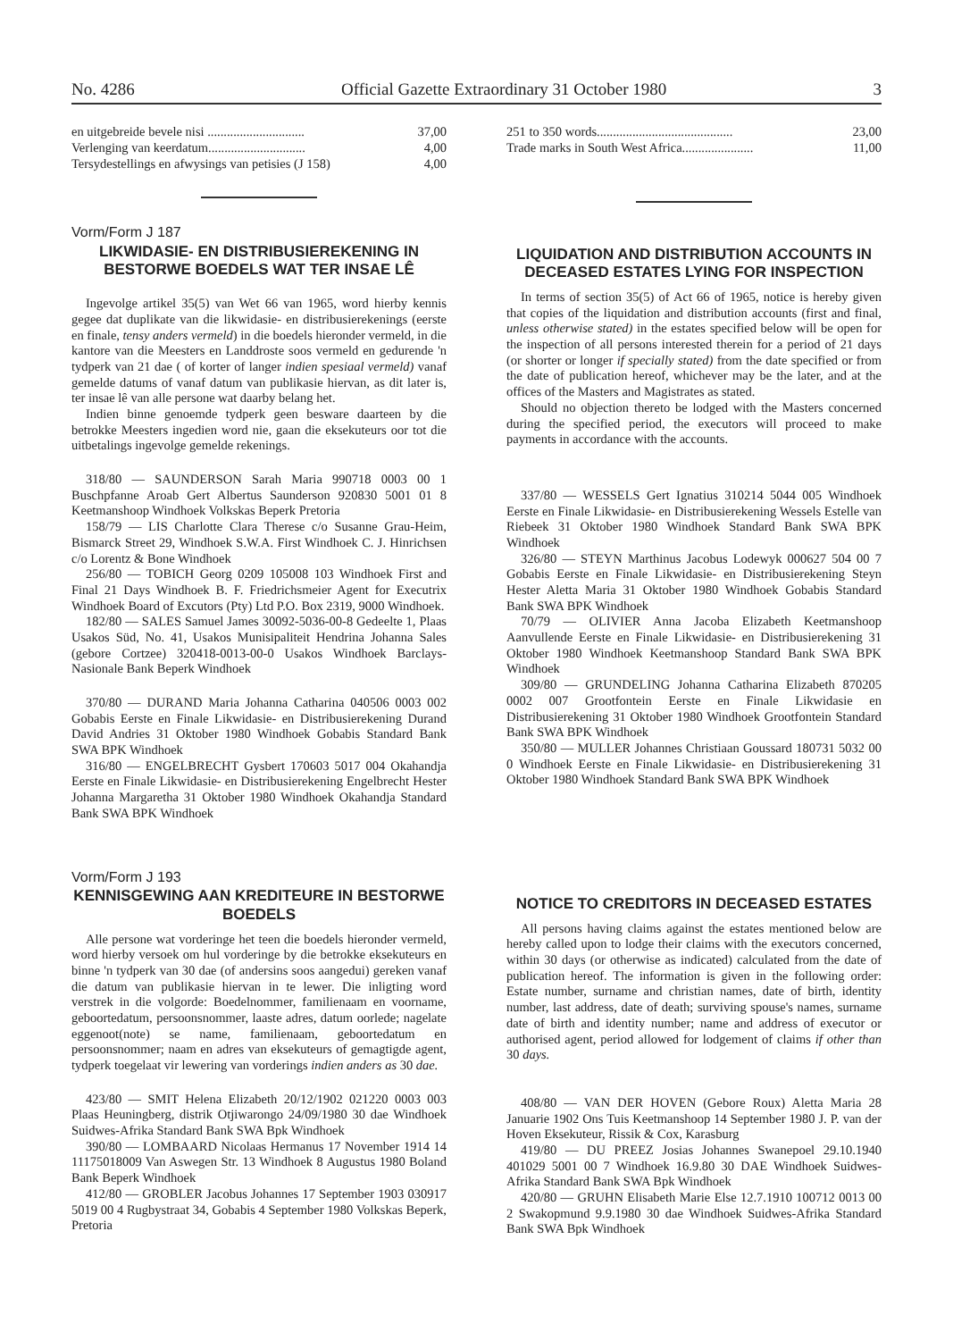No. 4286 Official Gazette Extraordinary 31 October 1980 3
en uitgebreide bevele nisi .............................. 37,00
Verlenging van keerdatum.............................. 4,00
Tersydestellings en afwysings van petisies (J 158) 4,00
Vorm/Form J 187
LIKWIDASIE- EN DISTRIBUSIEREKENING IN BESTORWE BOEDELS WAT TER INSAE LÊ
Ingevolge artikel 35(5) van Wet 66 van 1965, word hierby kennis gegee dat duplikate van die likwidasie- en distribusierekenings (eerste en finale, tensy anders vermeld) in die boedels hieronder vermeld, in die kantore van die Meesters en Landdroste soos vermeld en gedurende 'n tydperk van 21 dae ( of korter of langer indien spesiaal vermeld) vanaf gemelde datums of vanaf datum van publikasie hiervan, as dit later is, ter insae lê van alle persone wat daarby belang het.
Indien binne genoemde tydperk geen besware daarteen by die betrokke Meesters ingedien word nie, gaan die eksekuteurs oor tot die uitbetalings ingevolge gemelde rekenings.
318/80 — SAUNDERSON Sarah Maria 990718 0003 00 1 Buschpfanne Aroab Gert Albertus Saunderson 920830 5001 01 8 Keetmanshoop Windhoek Volkskas Beperk Pretoria
158/79 — LIS Charlotte Clara Therese c/o Susanne Grau-Heim, Bismarck Street 29, Windhoek S.W.A. First Windhoek C. J. Hinrichsen c/o Lorentz & Bone Windhoek
256/80 — TOBICH Georg 0209 105008 103 Windhoek First and Final 21 Days Windhoek B. F. Friedrichsmeier Agent for Executrix Windhoek Board of Excutors (Pty) Ltd P.O. Box 2319, 9000 Windhoek.
182/80 — SALES Samuel James 30092-5036-00-8 Gedeelte 1, Plaas Usakos Süd, No. 41, Usakos Munisipaliteit Hendrina Johanna Sales (gebore Cortzee) 320418-0013-00-0 Usakos Windhoek Barclays-Nasionale Bank Beperk Windhoek
370/80 — DURAND Maria Johanna Catharina 040506 0003 002 Gobabis Eerste en Finale Likwidasie- en Distribusierekening Durand David Andries 31 Oktober 1980 Windhoek Gobabis Standard Bank SWA BPK Windhoek
316/80 — ENGELBRECHT Gysbert 170603 5017 004 Okahandja Eerste en Finale Likwidasie- en Distribusierekening Engelbrecht Hester Johanna Margaretha 31 Oktober 1980 Windhoek Okahandja Standard Bank SWA BPK Windhoek
Vorm/Form J 193
KENNISGEWING AAN KREDITEURE IN BESTORWE BOEDELS
Alle persone wat vorderinge het teen die boedels hieronder vermeld, word hierby versoek om hul vorderinge by die betrokke eksekuteurs en binne 'n tydperk van 30 dae (of andersins soos aangedui) gereken vanaf die datum van publikasie hiervan in te lewer. Die inligting word verstrek in die volgorde: Boedelnommer, familienaam en voorname, geboortedatum, persoonsnommer, laaste adres, datum oorlede; nagelate eggenoot(note) se name, familienaam, geboortedatum en persoonsnommer; naam en adres van eksekuteurs of gemagtigde agent, tydperk toegelaat vir lewering van vorderings indien anders as 30 dae.
423/80 — SMIT Helena Elizabeth 20/12/1902 021220 0003 003 Plaas Heuningberg, distrik Otjiwarongo 24/09/1980 30 dae Windhoek Suidwes-Afrika Standard Bank SWA Bpk Windhoek
390/80 — LOMBAARD Nicolaas Hermanus 17 November 1914 14 11175018009 Van Aswegen Str. 13 Windhoek 8 Augustus 1980 Boland Bank Beperk Windhoek
412/80 — GROBLER Jacobus Johannes 17 September 1903 030917 5019 00 4 Rugbystraat 34, Gobabis 4 September 1980 Volkskas Beperk, Pretoria
251 to 350 words.......................................... 23,00
Trade marks in South West Africa...................... 11,00
LIQUIDATION AND DISTRIBUTION ACCOUNTS IN DECEASED ESTATES LYING FOR INSPECTION
In terms of section 35(5) of Act 66 of 1965, notice is hereby given that copies of the liquidation and distribution accounts (first and final, unless otherwise stated) in the estates specified below will be open for the inspection of all persons interested therein for a period of 21 days (or shorter or longer if specially stated) from the date specified or from the date of publication hereof, whichever may be the later, and at the offices of the Masters and Magistrates as stated.
Should no objection thereto be lodged with the Masters concerned during the specified period, the executors will proceed to make payments in accordance with the accounts.
337/80 — WESSELS Gert Ignatius 310214 5044 005 Windhoek Eerste en Finale Likwidasie- en Distribusierekening Wessels Estelle van Riebeek 31 Oktober 1980 Windhoek Standard Bank SWA BPK Windhoek
326/80 — STEYN Marthinus Jacobus Lodewyk 000627 504 00 7 Gobabis Eerste en Finale Likwidasie- en Distribusierekening Steyn Hester Aletta Maria 31 Oktober 1980 Windhoek Gobabis Standard Bank SWA BPK Windhoek
70/79 — OLIVIER Anna Jacoba Elizabeth Keetmanshoop Aanvullende Eerste en Finale Likwidasie- en Distribusierekening 31 Oktober 1980 Windhoek Keetmanshoop Standard Bank SWA BPK Windhoek
309/80 — GRUNDELING Johanna Catharina Elizabeth 870205 0002 007 Grootfontein Eerste en Finale Likwidasie en Distribusierekening 31 Oktober 1980 Windhoek Grootfontein Standard Bank SWA BPK Windhoek
350/80 — MULLER Johannes Christiaan Goussard 180731 5032 00 0 Windhoek Eerste en Finale Likwidasie- en Distribusierekening 31 Oktober 1980 Windhoek Standard Bank SWA BPK Windhoek
NOTICE TO CREDITORS IN DECEASED ESTATES
All persons having claims against the estates mentioned below are hereby called upon to lodge their claims with the executors concerned, within 30 days (or otherwise as indicated) calculated from the date of publication hereof. The information is given in the following order: Estate number, surname and christian names, date of birth, identity number, last address, date of death; surviving spouse's names, surname date of birth and identity number; name and address of executor or authorised agent, period allowed for lodgement of claims if other than 30 days.
408/80 — VAN DER HOVEN (Gebore Roux) Aletta Maria 28 Januarie 1902 Ons Tuis Keetmanshoop 14 September 1980 J. P. van der Hoven Eksekuteur, Rissik & Cox, Karasburg
419/80 — DU PREEZ Josias Johannes Swanepoel 29.10.1940 401029 5001 00 7 Windhoek 16.9.80 30 DAE Windhoek Suidwes-Afrika Standard Bank SWA Bpk Windhoek
420/80 — GRUHN Elisabeth Marie Else 12.7.1910 100712 0013 00 2 Swakopmund 9.9.1980 30 dae Windhoek Suidwes-Afrika Standard Bank SWA Bpk Windhoek